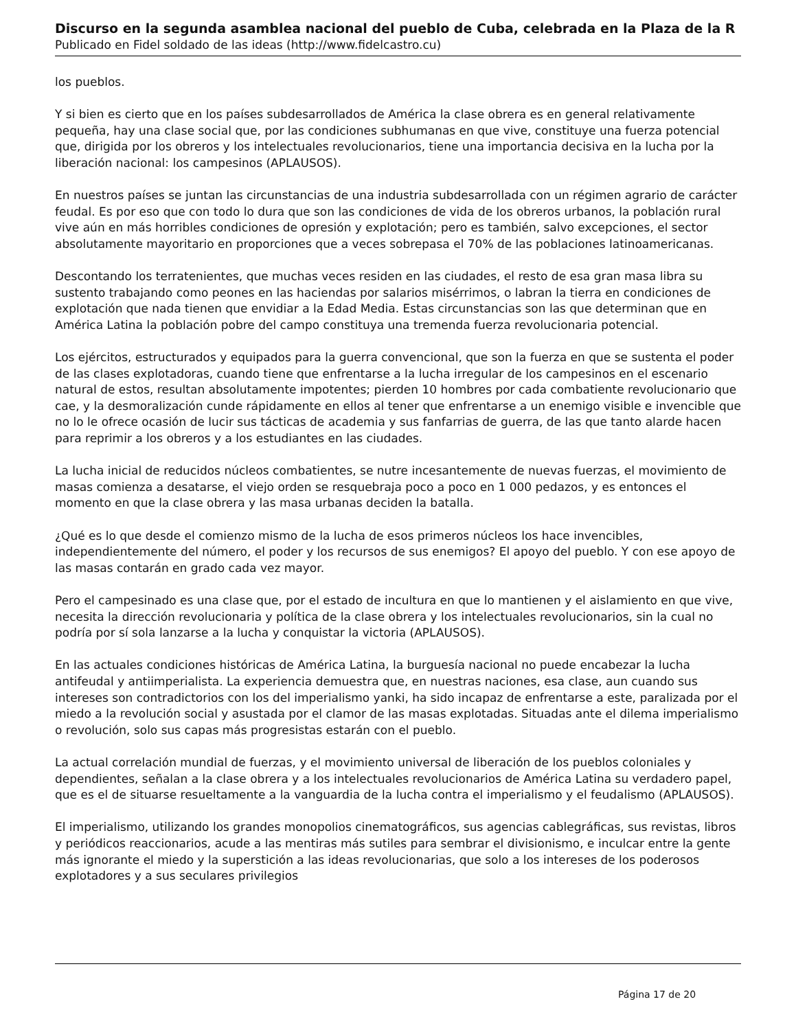Discurso en la segunda asamblea nacional del pueblo de Cuba, celebrada en la Plaza de la R
Publicado en Fidel soldado de las ideas (http://www.fidelcastro.cu)
los pueblos.
Y si bien es cierto que en los países subdesarrollados de América la clase obrera es en general relativamente pequeña, hay una clase social que, por las condiciones subhumanas en que vive, constituye una fuerza potencial que, dirigida por los obreros y los intelectuales revolucionarios, tiene una importancia decisiva en la lucha por la liberación nacional: los campesinos (APLAUSOS).
En nuestros países se juntan las circunstancias de una industria subdesarrollada con un régimen agrario de carácter feudal. Es por eso que con todo lo dura que son las condiciones de vida de los obreros urbanos, la población rural vive aún en más horribles condiciones de opresión y explotación; pero es también, salvo excepciones, el sector absolutamente mayoritario en proporciones que a veces sobrepasa el 70% de las poblaciones latinoamericanas.
Descontando los terratenientes, que muchas veces residen en las ciudades, el resto de esa gran masa libra su sustento trabajando como peones en las haciendas por salarios misérrimos, o labran la tierra en condiciones de explotación que nada tienen que envidiar a la Edad Media. Estas circunstancias son las que determinan que en América Latina la población pobre del campo constituya una tremenda fuerza revolucionaria potencial.
Los ejércitos, estructurados y equipados para la guerra convencional, que son la fuerza en que se sustenta el poder de las clases explotadoras, cuando tiene que enfrentarse a la lucha irregular de los campesinos en el escenario natural de estos, resultan absolutamente impotentes; pierden 10 hombres por cada combatiente revolucionario que cae, y la desmoralización cunde rápidamente en ellos al tener que enfrentarse a un enemigo visible e invencible que no lo le ofrece ocasión de lucir sus tácticas de academia y sus fanfarrias de guerra, de las que tanto alarde hacen para reprimir a los obreros y a los estudiantes en las ciudades.
La lucha inicial de reducidos núcleos combatientes, se nutre incesantemente de nuevas fuerzas, el movimiento de masas comienza a desatarse, el viejo orden se resquebraja poco a poco en 1 000 pedazos, y es entonces el momento en que la clase obrera y las masa urbanas deciden la batalla.
¿Qué es lo que desde el comienzo mismo de la lucha de esos primeros núcleos los hace invencibles, independientemente del número, el poder y los recursos de sus enemigos? El apoyo del pueblo. Y con ese apoyo de las masas contarán en grado cada vez mayor.
Pero el campesinado es una clase que, por el estado de incultura en que lo mantienen y el aislamiento en que vive, necesita la dirección revolucionaria y política de la clase obrera y los intelectuales revolucionarios, sin la cual no podría por sí sola lanzarse a la lucha y conquistar la victoria (APLAUSOS).
En las actuales condiciones históricas de América Latina, la burguesía nacional no puede encabezar la lucha antifeudal y antiimperialista. La experiencia demuestra que, en nuestras naciones, esa clase, aun cuando sus intereses son contradictorios con los del imperialismo yanki, ha sido incapaz de enfrentarse a este, paralizada por el miedo a la revolución social y asustada por el clamor de las masas explotadas. Situadas ante el dilema imperialismo o revolución, solo sus capas más progresistas estarán con el pueblo.
La actual correlación mundial de fuerzas, y el movimiento universal de liberación de los pueblos coloniales y dependientes, señalan a la clase obrera y a los intelectuales revolucionarios de América Latina su verdadero papel, que es el de situarse resueltamente a la vanguardia de la lucha contra el imperialismo y el feudalismo (APLAUSOS).
El imperialismo, utilizando los grandes monopolios cinematográficos, sus agencias cablegráficas, sus revistas, libros y periódicos reaccionarios, acude a las mentiras más sutiles para sembrar el divisionismo, e inculcar entre la gente más ignorante el miedo y la superstición a las ideas revolucionarias, que solo a los intereses de los poderosos explotadores y a sus seculares privilegios
Página 17 de 20